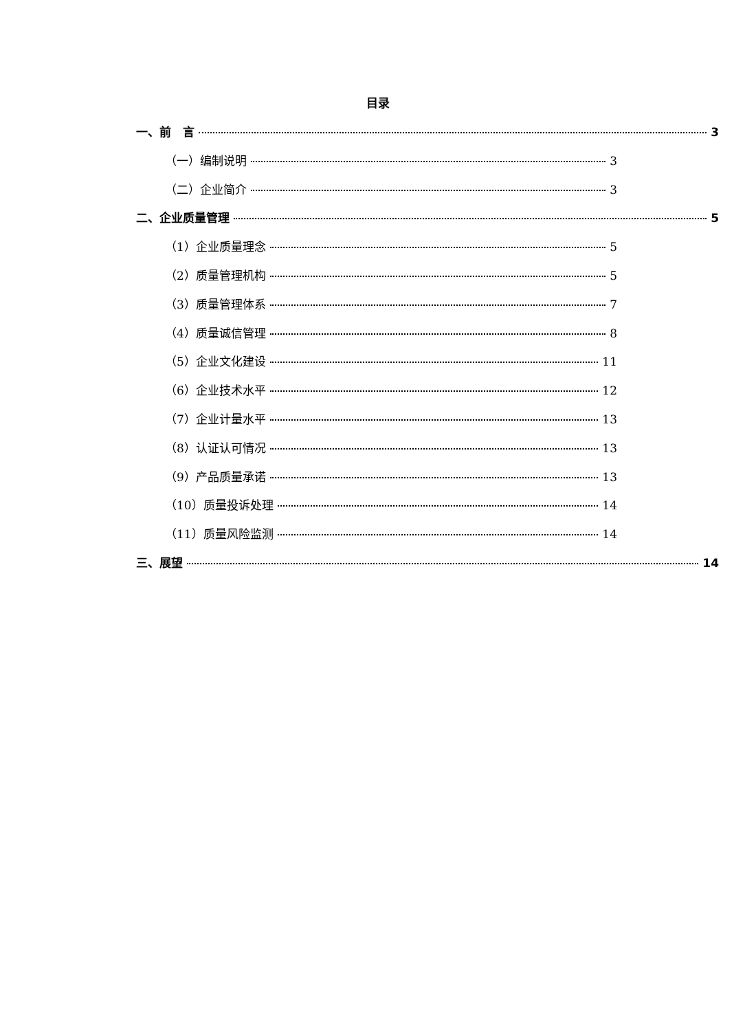目录
一、前　言 3
（一）编制说明 3
（二）企业简介 3
二、企业质量管理 5
（1）企业质量理念 5
（2）质量管理机构 5
（3）质量管理体系 7
（4）质量诚信管理 8
（5）企业文化建设 11
（6）企业技术水平 12
（7）企业计量水平 13
（8）认证认可情况 13
（9）产品质量承诺 13
（10）质量投诉处理 14
（11）质量风险监测 14
三、展望 14